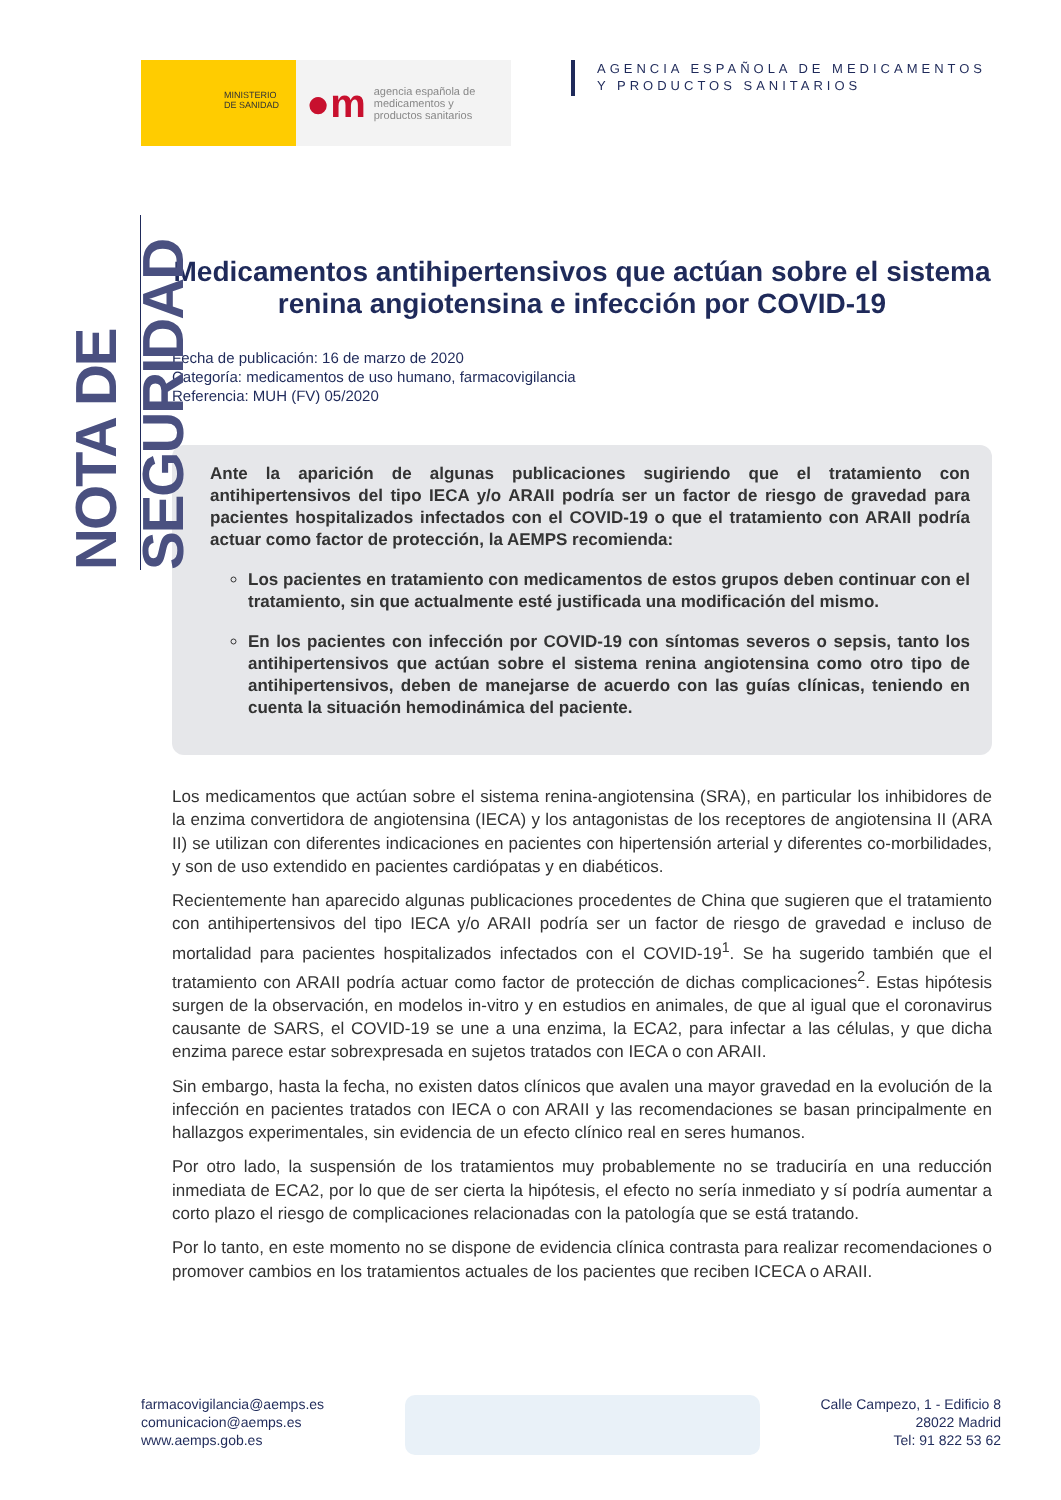MINISTERIO
DE SANIDAD
●m agencia española de
medicamentos y
productos sanitarios
AGENCIA ESPAÑOLA DE MEDICAMENTOS
Y PRODUCTOS SANITARIOS
NOTA DE SEGURIDAD
Medicamentos antihipertensivos que actúan sobre el sistema renina angiotensina e infección por COVID-19
Fecha de publicación: 16 de marzo de 2020
Categoría: medicamentos de uso humano, farmacovigilancia
Referencia: MUH (FV) 05/2020
Ante la aparición de algunas publicaciones sugiriendo que el tratamiento con antihipertensivos del tipo IECA y/o ARAII podría ser un factor de riesgo de gravedad para pacientes hospitalizados infectados con el COVID-19 o que el tratamiento con ARAII podría actuar como factor de protección, la AEMPS recomienda:
Los pacientes en tratamiento con medicamentos de estos grupos deben continuar con el tratamiento, sin que actualmente esté justificada una modificación del mismo.
En los pacientes con infección por COVID-19 con síntomas severos o sepsis, tanto los antihipertensivos que actúan sobre el sistema renina angiotensina como otro tipo de antihipertensivos, deben de manejarse de acuerdo con las guías clínicas, teniendo en cuenta la situación hemodinámica del paciente.
Los medicamentos que actúan sobre el sistema renina-angiotensina (SRA), en particular los inhibidores de la enzima convertidora de angiotensina (IECA) y los antagonistas de los receptores de angiotensina II (ARA II) se utilizan con diferentes indicaciones en pacientes con hipertensión arterial y diferentes co-morbilidades, y son de uso extendido en pacientes cardiópatas y en diabéticos.
Recientemente han aparecido algunas publicaciones procedentes de China que sugieren que el tratamiento con antihipertensivos del tipo IECA y/o ARAII podría ser un factor de riesgo de gravedad e incluso de mortalidad para pacientes hospitalizados infectados con el COVID-19<sup>1</sup>. Se ha sugerido también que el tratamiento con ARAII podría actuar como factor de protección de dichas complicaciones<sup>2</sup>. Estas hipótesis surgen de la observación, en modelos in-vitro y en estudios en animales, de que al igual que el coronavirus causante de SARS, el COVID-19 se une a una enzima, la ECA2, para infectar a las células, y que dicha enzima parece estar sobrexpresada en sujetos tratados con IECA o con ARAII.
Sin embargo, hasta la fecha, no existen datos clínicos que avalen una mayor gravedad en la evolución de la infección en pacientes tratados con IECA o con ARAII y las recomendaciones se basan principalmente en hallazgos experimentales, sin evidencia de un efecto clínico real en seres humanos.
Por otro lado, la suspensión de los tratamientos muy probablemente no se traduciría en una reducción inmediata de ECA2, por lo que de ser cierta la hipótesis, el efecto no sería inmediato y sí podría aumentar a corto plazo el riesgo de complicaciones relacionadas con la patología que se está tratando.
Por lo tanto, en este momento no se dispone de evidencia clínica contrasta para realizar recomendaciones o promover cambios en los tratamientos actuales de los pacientes que reciben ICECA o ARAII.
farmacovigilancia@aemps.es
comunicacion@aemps.es
www.aemps.gob.es
Calle Campezo, 1 - Edificio 8
28022 Madrid
Tel: 91 822 53 62